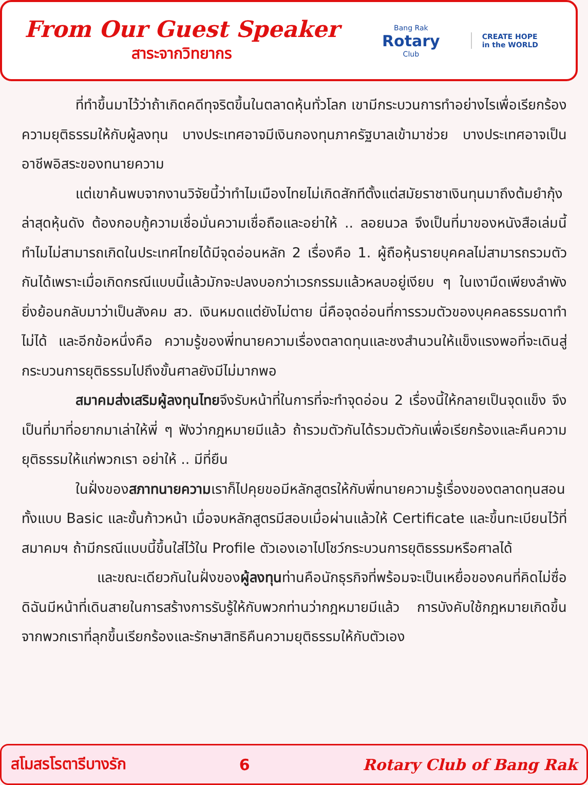From Our Guest Speaker
สาระจากวิทยากร
Bang Rak
Rotary
Club
CREATE HOPE
in the WORLD
ที่ทำขึ้นมาไว้ว่าถ้าเกิดคดีทุจริตขึ้นในตลาดหุ้นทั่วโลก เขามีกระบวนการทำอย่างไรเพื่อเรียกร้องความยุติธรรมให้กับผู้ลงทุน บางประเทศอาจมีเงินกองทุนภาครัฐบาลเข้ามาช่วย บางประเทศอาจเป็นอาชีพอิสระของทนายความ
แต่เขาค้นพบจากงานวิจัยนี้ว่าทำไมเมืองไทยไม่เกิดสักทีตั้งแต่สมัยราชาเงินทุนมาถึงต้มยำกุ้งล่าสุดหุ้นดัง ต้องกอบกู้ความเชื่อมั่นความเชื่อถือและอย่าให้ .. ลอยนวล จึงเป็นที่มาของหนังสือเล่มนี้ ทำไมไม่สามารถเกิดในประเทศไทยได้มีจุดอ่อนหลัก 2 เรื่องคือ 1. ผู้ถือหุ้นรายบุคคลไม่สามารถรวมตัวกันได้เพราะเมื่อเกิดกรณีแบบนี้แล้วมักจะปลงบอกว่าเวรกรรมแล้วหลบอยู่เงียบ ๆ ในเงามืดเพียงลำพัง ยิ่งย้อนกลับมาว่าเป็นสังคม สว. เงินหมดแต่ยังไม่ตาย นี่คือจุดอ่อนที่การรวมตัวของบุคคลธรรมดาทำไม่ได้ และอีกข้อหนึ่งคือ ความรู้ของพี่ทนายความเรื่องตลาดทุนและชงสำนวนให้แข็งแรงพอที่จะเดินสู่กระบวนการยุติธรรมไปถึงขั้นศาลยังมีไม่มากพอ
สมาคมส่งเสริมผู้ลงทุนไทยจึงรับหน้าที่ในการที่จะทำจุดอ่อน 2 เรื่องนี้ให้กลายเป็นจุดแข็ง จึงเป็นที่มาที่อยากมาเล่าให้พี่ ๆ ฟังว่ากฎหมายมีแล้ว ถ้ารวมตัวกันได้รวมตัวกันเพื่อเรียกร้องและคืนความยุติธรรมให้แก่พวกเรา อย่าให้ .. มีที่ยืน
ในฝั่งของสภาทนายความเราก็ไปคุยขอมีหลักสูตรให้กับพี่ทนายความรู้เรื่องของตลาดทุนสอนทั้งแบบ Basic และขั้นก้าวหน้า เมื่อจบหลักสูตรมีสอบเมื่อผ่านแล้วให้ Certificate และขึ้นทะเบียนไว้ที่สมาคมฯ ถ้ามีกรณีแบบนี้ขึ้นใส่ไว้ใน Profile ตัวเองเอาไปโชว์กระบวนการยุติธรรมหรือศาลได้
และขณะเดียวกันในฝั่งของผู้ลงทุนท่านคือนักธุรกิจที่พร้อมจะเป็นเหยื่อของคนที่คิดไม่ซื่อ ดิฉันมีหน้าที่เดินสายในการสร้างการรับรู้ให้กับพวกท่านว่ากฎหมายมีแล้ว การบังคับใช้กฎหมายเกิดขึ้นจากพวกเราที่ลุกขึ้นเรียกร้องและรักษาสิทธิคืนความยุติธรรมให้กับตัวเอง
สโมสรโรตารีบางรัก 6 Rotary Club of Bang Rak